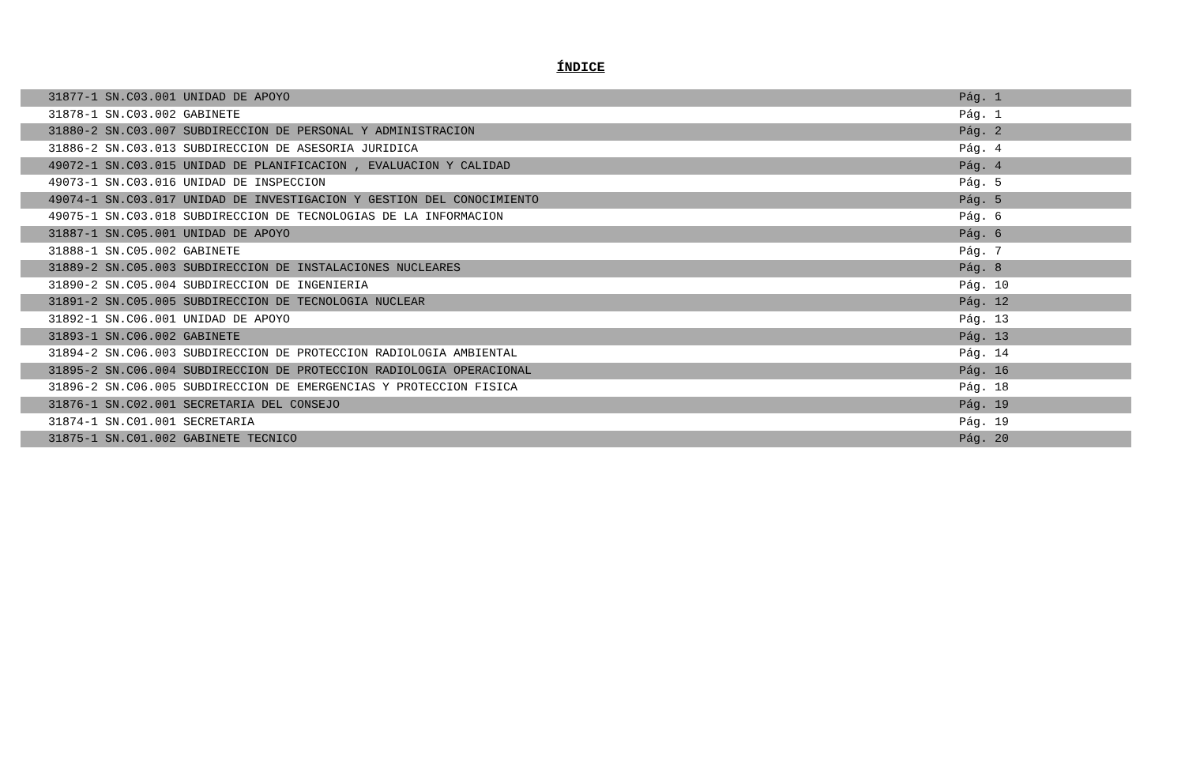ÍNDICE
| 31877-1 SN.C03.001 UNIDAD DE APOYO | Pág. 1 |
| 31878-1 SN.C03.002 GABINETE | Pág. 1 |
| 31880-2 SN.C03.007 SUBDIRECCION DE PERSONAL Y ADMINISTRACION | Pág. 2 |
| 31886-2 SN.C03.013 SUBDIRECCION DE ASESORIA JURIDICA | Pág. 4 |
| 49072-1 SN.C03.015 UNIDAD DE PLANIFICACION , EVALUACION Y CALIDAD | Pág. 4 |
| 49073-1 SN.C03.016 UNIDAD DE INSPECCION | Pág. 5 |
| 49074-1 SN.C03.017 UNIDAD DE INVESTIGACION Y GESTION DEL CONOCIMIENTO | Pág. 5 |
| 49075-1 SN.C03.018 SUBDIRECCION DE TECNOLOGIAS DE LA INFORMACION | Pág. 6 |
| 31887-1 SN.C05.001 UNIDAD DE APOYO | Pág. 6 |
| 31888-1 SN.C05.002 GABINETE | Pág. 7 |
| 31889-2 SN.C05.003 SUBDIRECCION DE INSTALACIONES NUCLEARES | Pág. 8 |
| 31890-2 SN.C05.004 SUBDIRECCION DE INGENIERIA | Pág. 10 |
| 31891-2 SN.C05.005 SUBDIRECCION DE TECNOLOGIA NUCLEAR | Pág. 12 |
| 31892-1 SN.C06.001 UNIDAD DE APOYO | Pág. 13 |
| 31893-1 SN.C06.002 GABINETE | Pág. 13 |
| 31894-2 SN.C06.003 SUBDIRECCION DE PROTECCION RADIOLOGIA AMBIENTAL | Pág. 14 |
| 31895-2 SN.C06.004 SUBDIRECCION DE PROTECCION RADIOLOGIA OPERACIONAL | Pág. 16 |
| 31896-2 SN.C06.005 SUBDIRECCION DE EMERGENCIAS Y PROTECCION FISICA | Pág. 18 |
| 31876-1 SN.C02.001 SECRETARIA DEL CONSEJO | Pág. 19 |
| 31874-1 SN.C01.001 SECRETARIA | Pág. 19 |
| 31875-1 SN.C01.002 GABINETE TECNICO | Pág. 20 |